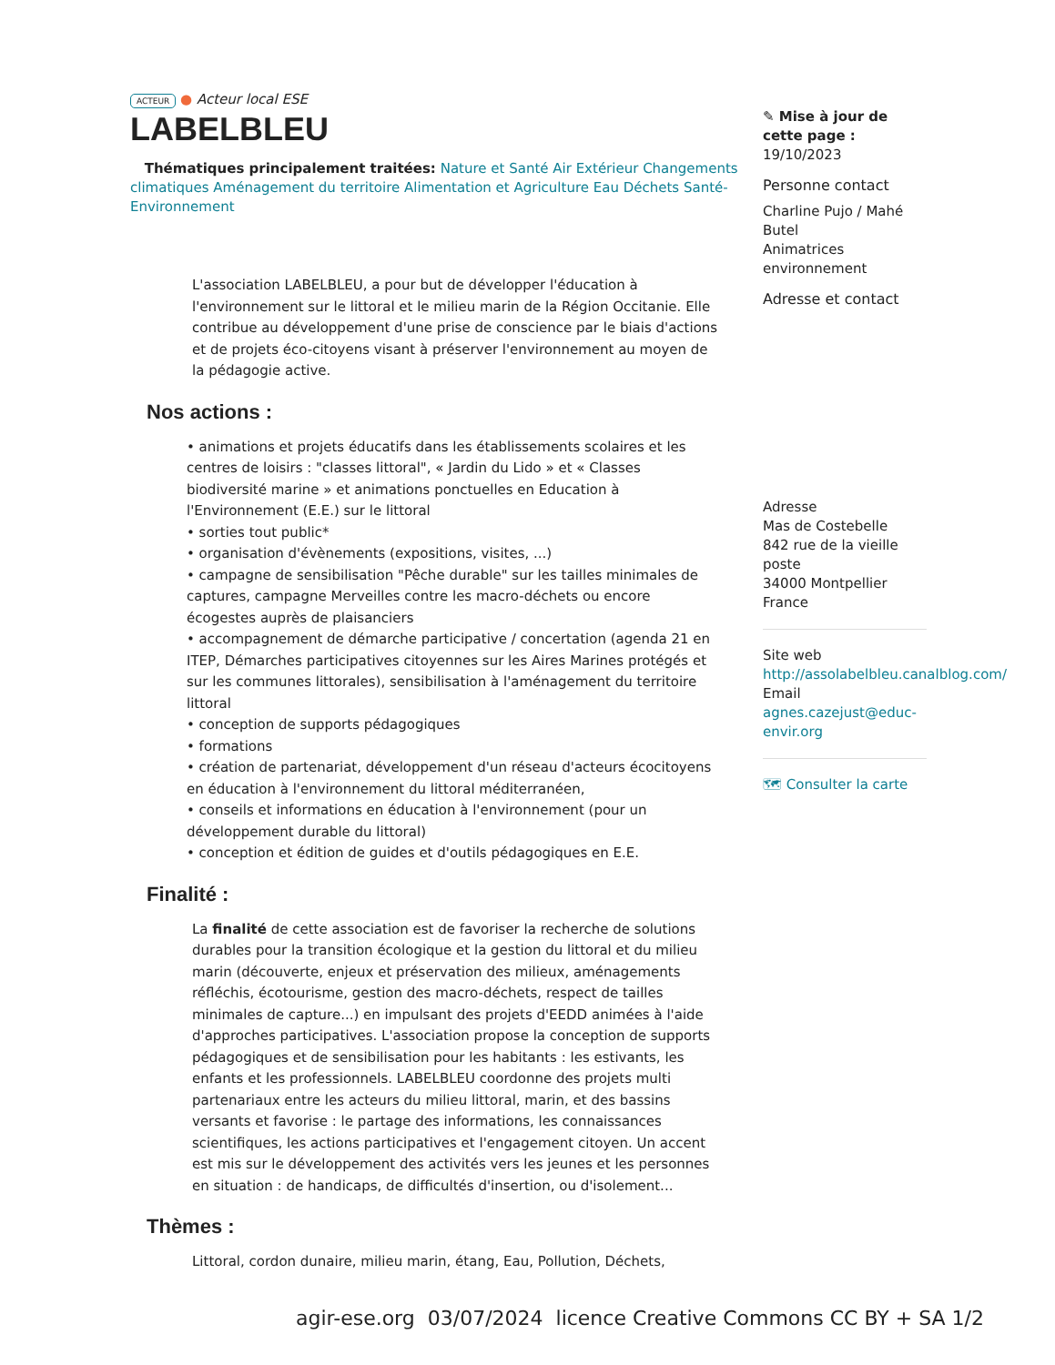ACTEUR ● Acteur local ESE
LABELBLEU
Thématiques principalement traitées: Nature et Santé Air Extérieur Changements climatiques Aménagement du territoire Alimentation et Agriculture Eau Déchets Santé-Environnement
L'association LABELBLEU, a pour but de développer l'éducation à l'environnement sur le littoral et le milieu marin de la Région Occitanie. Elle contribue au développement d'une prise de conscience par le biais d'actions et de projets éco-citoyens visant à préserver l'environnement au moyen de la pédagogie active.
Nos actions :
• animations et projets éducatifs dans les établissements scolaires et les centres de loisirs : "classes littoral", « Jardin du Lido » et « Classes biodiversité marine » et animations ponctuelles en Education à l'Environnement (E.E.) sur le littoral
• sorties tout public*
• organisation d'évènements (expositions, visites, ...)
• campagne de sensibilisation "Pêche durable" sur les tailles minimales de captures, campagne Merveilles contre les macro-déchets ou encore écogestes auprès de plaisanciers
• accompagnement de démarche participative / concertation (agenda 21 en ITEP, Démarches participatives citoyennes sur les Aires Marines protégés et sur les communes littorales), sensibilisation à l'aménagement du territoire littoral
• conception de supports pédagogiques
• formations
• création de partenariat, développement d'un réseau d'acteurs écocitoyens en éducation à l'environnement du littoral méditerranéen,
• conseils et informations en éducation à l'environnement (pour un développement durable du littoral)
• conception et édition de guides et d'outils pédagogiques en E.E.
Finalité :
La finalité de cette association est de favoriser la recherche de solutions durables pour la transition écologique et la gestion du littoral et du milieu marin (découverte, enjeux et préservation des milieux, aménagements réfléchis, écotourisme, gestion des macro-déchets, respect de tailles minimales de capture...) en impulsant des projets d'EEDD animées à l'aide d'approches participatives. L'association propose la conception de supports pédagogiques et de sensibilisation pour les habitants : les estivants, les enfants et les professionnels. LABELBLEU coordonne des projets multi partenariaux entre les acteurs du milieu littoral, marin, et des bassins versants et favorise : le partage des informations, les connaissances scientifiques, les actions participatives et l'engagement citoyen. Un accent est mis sur le développement des activités vers les jeunes et les personnes en situation : de handicaps, de difficultés d'insertion, ou d'isolement...
Thèmes :
Littoral, cordon dunaire, milieu marin, étang, Eau, Pollution, Déchets,
✎ Mise à jour de cette page :
19/10/2023
Personne contact
Charline Pujo / Mahé Butel
Animatrices environnement
Adresse et contact
Adresse
Mas de Costebelle
842 rue de la vieille poste
34000 Montpellier
France
Site web
http://assolabelbleu.canalblog.com/
Email
agnes.cazejust@educ-envir.org
🗺 Consulter la carte
agir-ese.org 03/07/2024 licence Creative Commons CC BY + SA 1/2